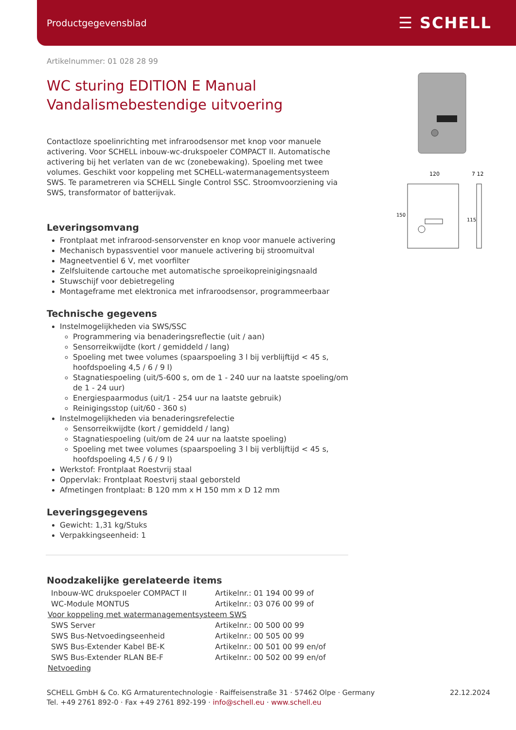Productgegevensblad
☰ SCHELL
120
7 12
150
115
Artikelnummer: 01 028 28 99
WC sturing EDITION E Manual
Vandalismebestendige uitvoering
Contactloze spoelinrichting met infraroodsensor met knop voor manuele activering. Voor SCHELL inbouw-wc-drukspoeler COMPACT II. Automatische activering bij het verlaten van de wc (zonebewaking). Spoeling met twee volumes. Geschikt voor koppeling met SCHELL-watermanagementsysteem SWS. Te parametreren via SCHELL Single Control SSC. Stroomvoorziening via SWS, transformator of batterijvak.
Leveringsomvang
Frontplaat met infrarood-sensorvenster en knop voor manuele activering
Mechanisch bypassventiel voor manuele activering bij stroomuitval
Magneetventiel 6 V, met voorfilter
Zelfsluitende cartouche met automatische sproeikopreinigingsnaald
Stuwschijf voor debietregeling
Montageframe met elektronica met infraroodsensor, programmeerbaar
Technische gegevens
Instelmogelijkheden via SWS/SSC
Programmering via benaderingsreflectie (uit / aan)
Sensorreikwijdte (kort / gemiddeld / lang)
Spoeling met twee volumes (spaarspoeling 3 l bij verblijftijd < 45 s, hoofdspoeling 4,5 / 6 / 9 l)
Stagnatiespoeling (uit/5-600 s, om de 1 - 240 uur na laatste spoeling/om de 1 - 24 uur)
Energiespaarmodus (uit/1 - 254 uur na laatste gebruik)
Reinigingsstop (uit/60 - 360 s)
Instelmogelijkheden via benaderingsrefelectie
Sensorreikwijdte (kort / gemiddeld / lang)
Stagnatiespoeling (uit/om de 24 uur na laatste spoeling)
Spoeling met twee volumes (spaarspoeling 3 l bij verblijftijd < 45 s, hoofdspoeling 4,5 / 6 / 9 l)
Werkstof: Frontplaat Roestvrij staal
Oppervlak: Frontplaat Roestvrij staal geborsteld
Afmetingen frontplaat: B 120 mm x H 150 mm x D 12 mm
Leveringsgegevens
Gewicht: 1,31 kg/Stuks
Verpakkingseenheid: 1
Noodzakelijke gerelateerde items
| Inbouw-WC drukspoeler COMPACT II | Artikelnr.: 01 194 00 99 of |
| WC-Module MONTUS | Artikelnr.: 03 076 00 99 of |
| Voor koppeling met watermanagementsysteem SWS | |
| SWS Server | Artikelnr.: 00 500 00 99 |
| SWS Bus-Netvoedingseenheid | Artikelnr.: 00 505 00 99 |
| SWS Bus-Extender Kabel BE-K | Artikelnr.: 00 501 00 99 en/of |
| SWS Bus-Extender RLAN BE-F | Artikelnr.: 00 502 00 99 en/of |
| Netvoeding | |
SCHELL GmbH & Co. KG Armaturentechnologie · Raiffeisenstraße 31 · 57462 Olpe · Germany
Tel. +49 2761 892-0 · Fax +49 2761 892-199 · info@schell.eu · www.schell.eu
22.12.2024